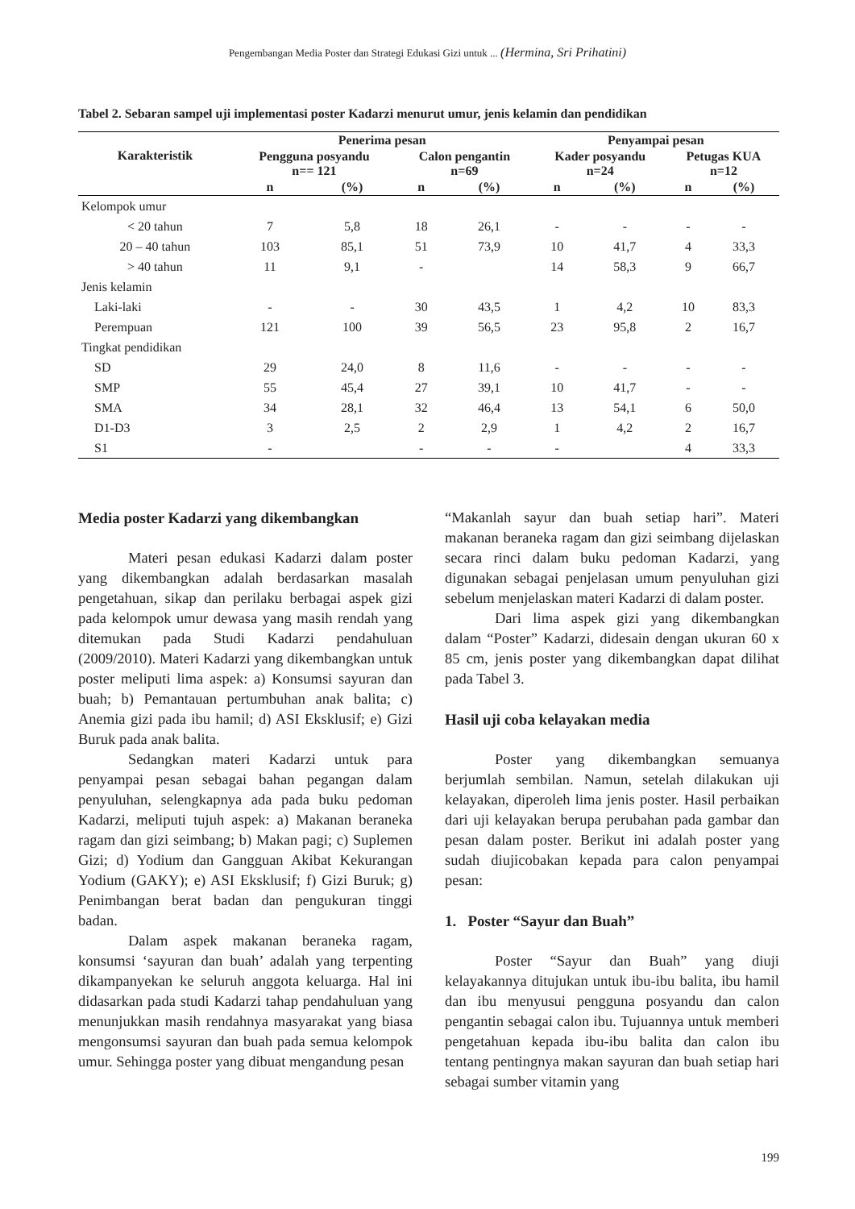Pengembangan Media Poster dan Strategi Edukasi Gizi untuk ... (Hermina, Sri Prihatini)
Tabel 2. Sebaran sampel uji implementasi poster Kadarzi menurut umur, jenis kelamin dan pendidikan
| Karakteristik | Penerima pesan | | | | Penyampai pesan | | | |
| --- | --- | --- | --- | --- | --- | --- | --- | --- |
| | Pengguna posyandu n== 121 | | Calon pengantin n=69 | | Kader posyandu n=24 | | Petugas KUA n=12 | |
| | n | (%) | n | (%) | n | (%) | n | (%) |
| Kelompok umur | | | | | | | | |
| < 20 tahun | 7 | 5,8 | 18 | 26,1 | - | - | - | - |
| 20 – 40 tahun | 103 | 85,1 | 51 | 73,9 | 10 | 41,7 | 4 | 33,3 |
| > 40 tahun | 11 | 9,1 | - | | 14 | 58,3 | 9 | 66,7 |
| Jenis kelamin | | | | | | | | |
| Laki-laki | - | - | 30 | 43,5 | 1 | 4,2 | 10 | 83,3 |
| Perempuan | 121 | 100 | 39 | 56,5 | 23 | 95,8 | 2 | 16,7 |
| Tingkat pendidikan | | | | | | | | |
| SD | 29 | 24,0 | 8 | 11,6 | - | - | - | - |
| SMP | 55 | 45,4 | 27 | 39,1 | 10 | 41,7 | - | - |
| SMA | 34 | 28,1 | 32 | 46,4 | 13 | 54,1 | 6 | 50,0 |
| D1-D3 | 3 | 2,5 | 2 | 2,9 | 1 | 4,2 | 2 | 16,7 |
| S1 | - | | - | - | - | | 4 | 33,3 |
Media poster Kadarzi yang dikembangkan
Materi pesan edukasi Kadarzi dalam poster yang dikembangkan adalah berdasarkan masalah pengetahuan, sikap dan perilaku berbagai aspek gizi pada kelompok umur dewasa yang masih rendah yang ditemukan pada Studi Kadarzi pendahuluan (2009/2010). Materi Kadarzi yang dikembangkan untuk poster meliputi lima aspek: a) Konsumsi sayuran dan buah; b) Pemantauan pertumbuhan anak balita; c) Anemia gizi pada ibu hamil; d) ASI Eksklusif; e) Gizi Buruk pada anak balita.
Sedangkan materi Kadarzi untuk para penyampai pesan sebagai bahan pegangan dalam penyuluhan, selengkapnya ada pada buku pedoman Kadarzi, meliputi tujuh aspek: a) Makanan beraneka ragam dan gizi seimbang; b) Makan pagi; c) Suplemen Gizi; d) Yodium dan Gangguan Akibat Kekurangan Yodium (GAKY); e) ASI Eksklusif; f) Gizi Buruk; g) Penimbangan berat badan dan pengukuran tinggi badan.
Dalam aspek makanan beraneka ragam, konsumsi ‘sayuran dan buah’ adalah yang terpenting dikampanyekan ke seluruh anggota keluarga. Hal ini didasarkan pada studi Kadarzi tahap pendahuluan yang menunjukkan masih rendahnya masyarakat yang biasa mengonsumsi sayuran dan buah pada semua kelompok umur. Sehingga poster yang dibuat mengandung pesan
“Makanlah sayur dan buah setiap hari”. Materi makanan beraneka ragam dan gizi seimbang dijelaskan secara rinci dalam buku pedoman Kadarzi, yang digunakan sebagai penjelasan umum penyuluhan gizi sebelum menjelaskan materi Kadarzi di dalam poster.
Dari lima aspek gizi yang dikembangkan dalam “Poster” Kadarzi, didesain dengan ukuran 60 x 85 cm, jenis poster yang dikembangkan dapat dilihat pada Tabel 3.
Hasil uji coba kelayakan media
Poster yang dikembangkan semuanya berjumlah sembilan. Namun, setelah dilakukan uji kelayakan, diperoleh lima jenis poster. Hasil perbaikan dari uji kelayakan berupa perubahan pada gambar dan pesan dalam poster. Berikut ini adalah poster yang sudah diujicobakan kepada para calon penyampai pesan:
1. Poster “Sayur dan Buah”
Poster “Sayur dan Buah” yang diuji kelayakannya ditujukan untuk ibu-ibu balita, ibu hamil dan ibu menyusui pengguna posyandu dan calon pengantin sebagai calon ibu. Tujuannya untuk memberi pengetahuan kepada ibu-ibu balita dan calon ibu tentang pentingnya makan sayuran dan buah setiap hari sebagai sumber vitamin yang
199